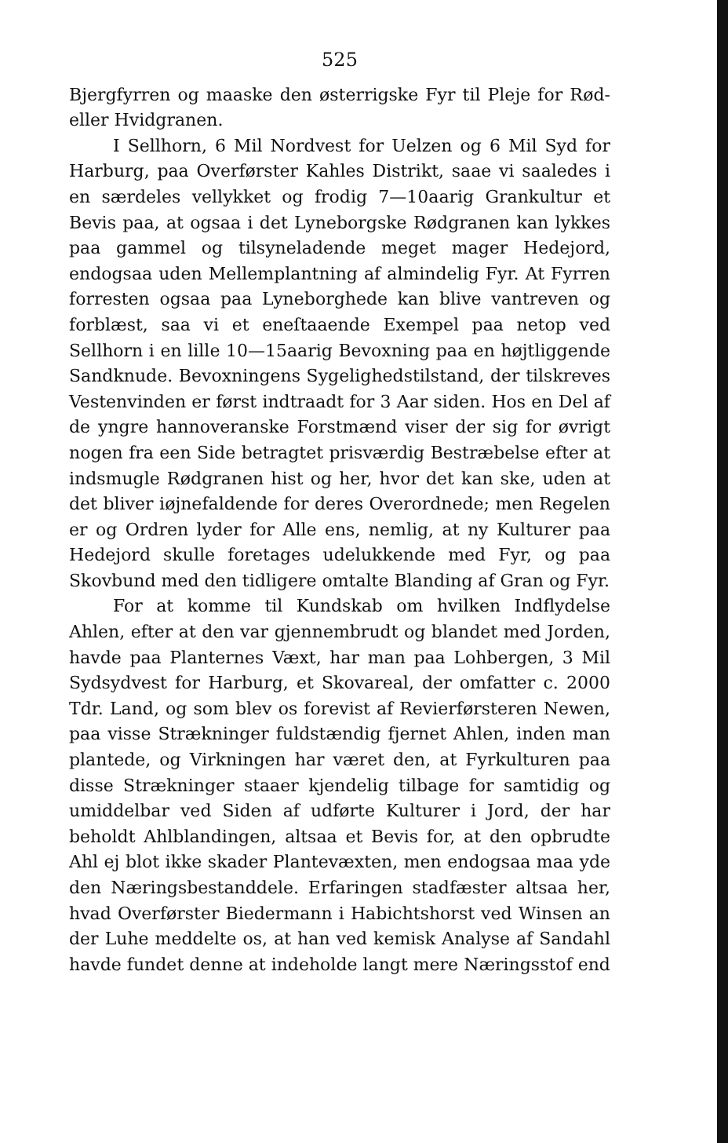525
Bjergfyrren og maaske den østerrigske Fyr til Pleje for Rød- eller Hvidgranen.
I Sellhorn, 6 Mil Nordvest for Uelzen og 6 Mil Syd for Harburg, paa Overførster Kahles Distrikt, saae vi saaledes i en særdeles vellykket og frodig 7—10aarig Grankultur et Bevis paa, at ogsaa i det Lyneborgske Rødgranen kan lykkes paa gammel og tilsyneladende meget mager Hedejord, endogsaa uden Mellemplantning af almindelig Fyr. At Fyrren forresten ogsaa paa Lyneborghede kan blive vantreven og forblæst, saa vi et eneſtaaende Exempel paa netop ved Sellhorn i en lille 10—15aarig Bevoxning paa en højtliggende Sandknude. Bevoxningens Sygeligheds­tilstand, der tilskreves Vestenvinden er først indtraadt for 3 Aar siden. Hos en Del af de yngre hannoveranske Forstmænd viser der sig for øvrigt nogen fra een Side betragtet prisværdig Bestræbelse efter at indsmugle Rødgranen hist og her, hvor det kan ske, uden at det bliver iøjnefaldende for deres Overordnede; men Regelen er og Ordren lyder for Alle ens, nemlig, at ny Kulturer paa Hedejord skulle foretages udelukkende med Fyr, og paa Skovbund med den tidligere omtalte Blanding af Gran og Fyr.
For at komme til Kundskab om hvilken Indflydelse Ahlen, efter at den var gjennembrudt og blandet med Jorden, havde paa Planternes Væxt, har man paa Lohbergen, 3 Mil Sydsydvest for Harburg, et Skovareal, der omfatter c. 2000 Tdr. Land, og som blev os forevist af Revierførsteren Newen, paa visse Strækninger fuldstændig fjernet Ahlen, inden man plantede, og Virkningen har været den, at Fyrkulturen paa disse Strækninger staaer kjendelig tilbage for samtidig og umiddelbar ved Siden af udførte Kulturer i Jord, der har beholdt Ahlblandingen, altsaa et Bevis for, at den opbrudte Ahl ej blot ikke skader Plantevæxten, men endogsaa maa yde den Næringsbestanddele. Erfaringen stadfæster altsaa her, hvad Overførster Biedermann i Habichtshorst ved Winsen an der Luhe meddelte os, at han ved kemisk Analyse af Sandahl havde fundet denne at indeholde langt mere Næringsstof end